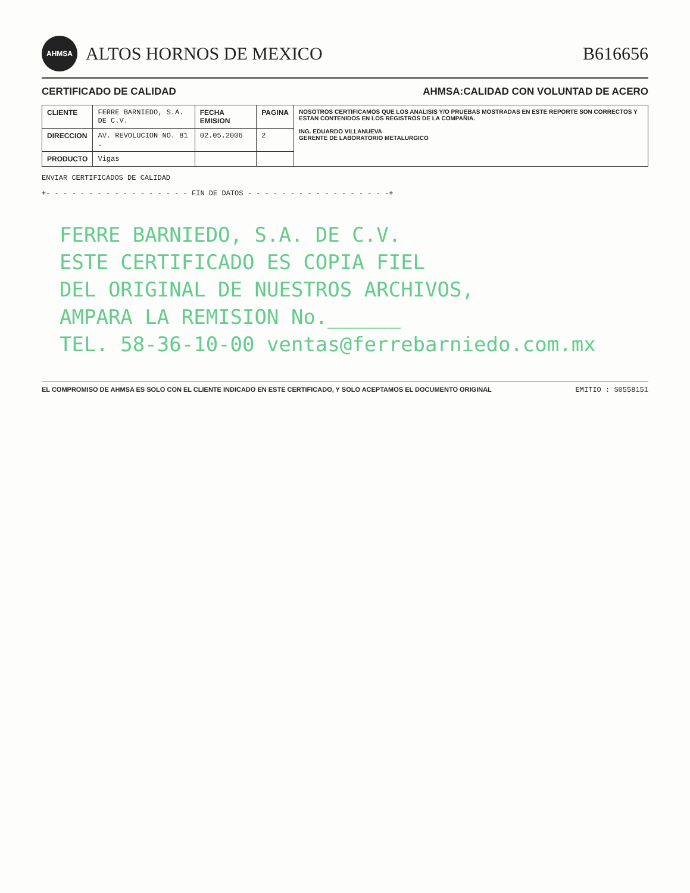AHMSA
ALTOS HORNOS DE MEXICO
B616656
CERTIFICADO DE CALIDAD AHMSA:CALIDAD CON VOLUNTAD DE ACERO
| CLIENTE | FERRE BARNIEDO, S.A. DE C.V. | FECHA EMISION | PAGINA | NOSOTROS CERTIFICAMOS QUE LOS ANALISIS Y/O PRUEBAS MOSTRADAS EN ESTE REPORTE SON CORRECTOS Y ESTAN CONTENIDOS EN LOS REGISTROS DE LA COMPAÑIA. ING. EDUARDO VILLANUEVA GERENTE DE LABORATORIO METALURGICO |
| DIRECCION | AV. REVOLUCION NO. 81 . | 02.05.2006 | 2 | |
| PRODUCTO | Vigas | | | |
ENVIAR CERTIFICADOS DE CALIDAD
+- - - - - - - - - - - - - - - - - FIN DE DATOS - - - - - - - - - - - - - - - - -+
FERRE BARNIEDO, S.A. DE C.V.
ESTE CERTIFICADO ES COPIA FIEL
DEL ORIGINAL DE NUESTROS ARCHIVOS,
AMPARA LA REMISION No.______
TEL. 58-36-10-00 ventas@ferrebarniedo.com.mx
EL COMPROMISO DE AHMSA ES SOLO CON EL CLIENTE INDICADO EN ESTE CERTIFICADO, Y SOLO ACEPTAMOS EL DOCUMENTO ORIGINAL EMITIO : S0558151